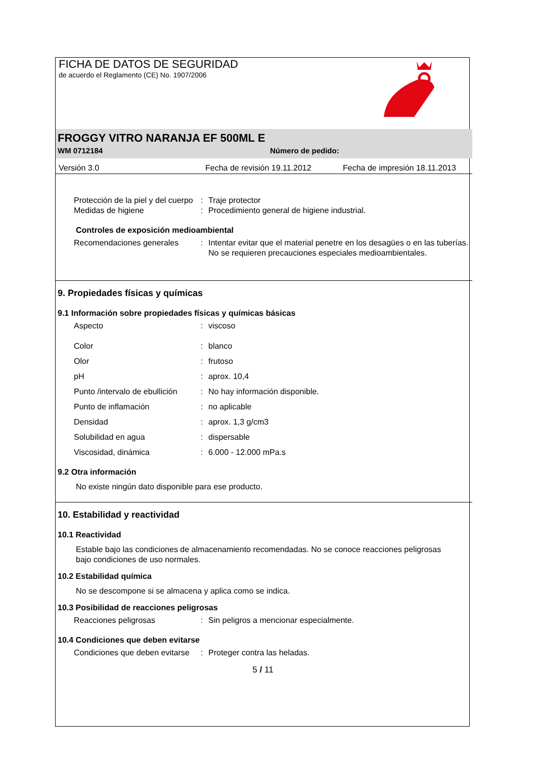FICHA DE DATOS DE SEGURIDAD
de acuerdo el Reglamento (CE) No. 1907/2006
FROGGY VITRO NARANJA EF 500ML E
WM 0712184 Número de pedido:
Versión 3.0 Fecha de revisión 19.11.2012 Fecha de impresión 18.11.2013
| Protección de la piel y del cuerpo | : | Traje protector |
| Medidas de higiene | : | Procedimiento general de higiene industrial. |
Controles de exposición medioambiental
| Recomendaciones generales | : | Intentar evitar que el material penetre en los desagües o en las tuberías. No se requieren precauciones especiales medioambientales. |
9. Propiedades físicas y químicas
9.1 Información sobre propiedades físicas y químicas básicas
| Aspecto | : | viscoso |
| Color | : | blanco |
| Olor | : | frutoso |
| pH | : | aprox. 10,4 |
| Punto /intervalo de ebullición | : | No hay información disponible. |
| Punto de inflamación | : | no aplicable |
| Densidad | : | aprox. 1,3 g/cm3 |
| Solubilidad en agua | : | dispersable |
| Viscosidad, dinámica | : | 6.000 - 12.000 mPa.s |
9.2 Otra información
No existe ningún dato disponible para ese producto.
10. Estabilidad y reactividad
10.1 Reactividad
Estable bajo las condiciones de almacenamiento recomendadas. No se conoce reacciones peligrosas bajo condiciones de uso normales.
10.2 Estabilidad química
No se descompone si se almacena y aplica como se indica.
10.3 Posibilidad de reacciones peligrosas
| Reacciones peligrosas | : | Sin peligros a mencionar especialmente. |
10.4 Condiciones que deben evitarse
| Condiciones que deben evitarse | : | Proteger contra las heladas. |
5 / 11